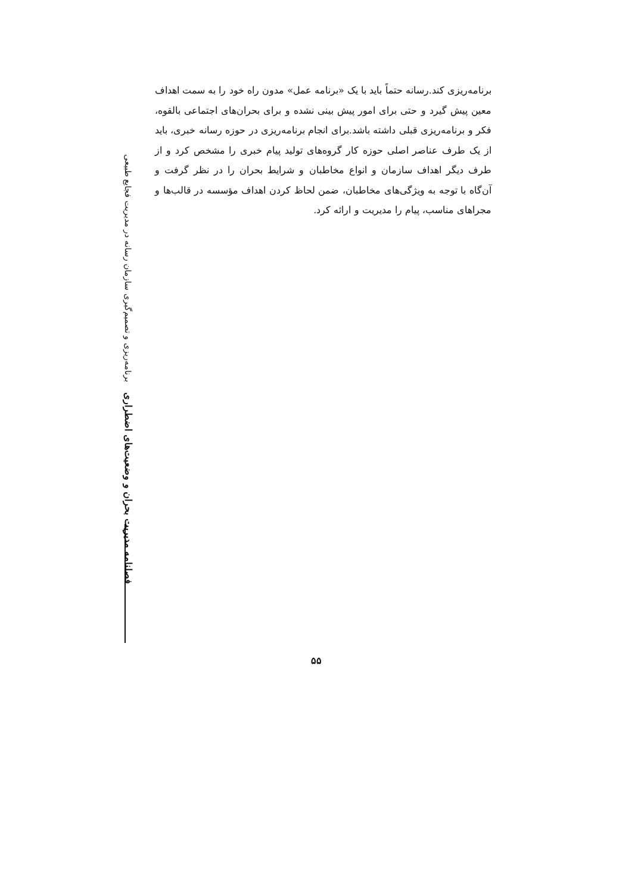فصلنامه مدیریت بحران و وضعیت‌های اضطراری برنامه‌ریزی و تصمیم‌گیری سازمان رسانه در مدیریت فجایع طبیعی
برنامه‌ریزی کند.رسانه حتماً باید با یک «برنامه عمل» مدون راه خود را به سمت اهداف معین پیش گیرد و حتی برای امور پیش بینی نشده و برای بحران‌های اجتماعی بالقوه، فکر و برنامه‌ریزی قبلی داشته باشد.برای انجام برنامه‌ریزی در حوزه رسانه خبری، باید از یک طرف عناصر اصلی حوزه کار گروه‌های تولید پیام خبری را مشخص کرد و از طرف دیگر اهداف سازمان و انواع مخاطبان و شرایط بحران را در نظر گرفت و آن‌گاه با توجه به ویژگی‌های مخاطبان، ضمن لحاظ کردن اهداف مؤسسه در قالب‌ها و مجراهای مناسب، پیام را مدیریت و ارائه کرد.
۵۵